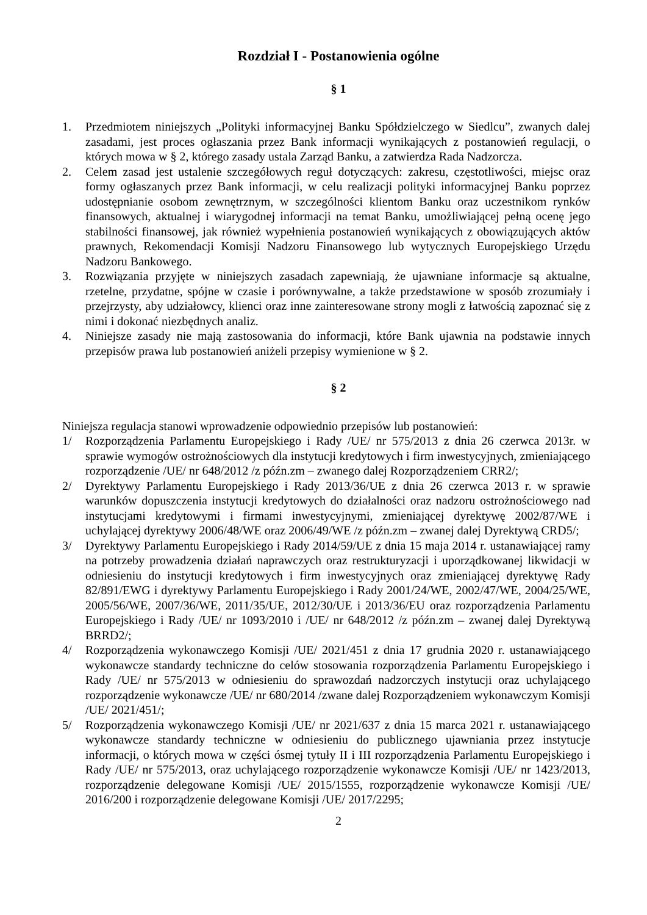Rozdział I - Postanowienia ogólne
§ 1
1. Przedmiotem niniejszych „Polityki informacyjnej Banku Spółdzielczego w Siedlcu”, zwanych dalej zasadami, jest proces ogłaszania przez Bank informacji wynikających z postanowień regulacji, o których mowa w § 2, którego zasady ustala Zarząd Banku, a zatwierdza Rada Nadzorcza.
2. Celem zasad jest ustalenie szczegółowych reguł dotyczących: zakresu, częstotliwości, miejsc oraz formy ogłaszanych przez Bank informacji, w celu realizacji polityki informacyjnej Banku poprzez udostępnianie osobom zewnętrznym, w szczególności klientom Banku oraz uczestnikom rynków finansowych, aktualnej i wiarygodnej informacji na temat Banku, umożliwiającej pełną ocenę jego stabilności finansowej, jak również wypełnienia postanowień wynikających z obowiązujących aktów prawnych, Rekomendacji Komisji Nadzoru Finansowego lub wytycznych Europejskiego Urzędu Nadzoru Bankowego.
3. Rozwiązania przyjęte w niniejszych zasadach zapewniają, że ujawniane informacje są aktualne, rzetelne, przydatne, spójne w czasie i porównywalne, a także przedstawione w sposób zrozumiały i przejrzysty, aby udziałowcy, klienci oraz inne zainteresowane strony mogli z łatwością zapoznać się z nimi i dokonać niezbędnych analiz.
4. Niniejsze zasady nie mają zastosowania do informacji, które Bank ujawnia na podstawie innych przepisów prawa lub postanowień aniżeli przepisy wymienione w § 2.
§ 2
Niniejsza regulacja stanowi wprowadzenie odpowiednio przepisów lub postanowień:
1/ Rozporządzenia Parlamentu Europejskiego i Rady /UE/ nr 575/2013 z dnia 26 czerwca 2013r. w sprawie wymogów ostrożnościowych dla instytucji kredytowych i firm inwestycyjnych, zmieniającego rozporządzenie /UE/ nr 648/2012 /z późn.zm – zwanego dalej Rozporządzeniem CRR2/;
2/ Dyrektywy Parlamentu Europejskiego i Rady 2013/36/UE z dnia 26 czerwca 2013 r. w sprawie warunków dopuszczenia instytucji kredytowych do działalności oraz nadzoru ostrożnościowego nad instytucjami kredytowymi i firmami inwestycyjnymi, zmieniającej dyrektywę 2002/87/WE i uchylającej dyrektywy 2006/48/WE oraz 2006/49/WE /z późn.zm – zwanej dalej Dyrektywą CRD5/;
3/ Dyrektywy Parlamentu Europejskiego i Rady 2014/59/UE z dnia 15 maja 2014 r. ustanawiającej ramy na potrzeby prowadzenia działań naprawczych oraz restrukturyzacji i uporządkowanej likwidacji w odniesieniu do instytucji kredytowych i firm inwestycyjnych oraz zmieniającej dyrektywę Rady 82/891/EWG i dyrektywy Parlamentu Europejskiego i Rady 2001/24/WE, 2002/47/WE, 2004/25/WE, 2005/56/WE, 2007/36/WE, 2011/35/UE, 2012/30/UE i 2013/36/EU oraz rozporządzenia Parlamentu Europejskiego i Rady /UE/ nr 1093/2010 i /UE/ nr 648/2012 /z późn.zm – zwanej dalej Dyrektywą BRRD2/;
4/ Rozporządzenia wykonawczego Komisji /UE/ 2021/451 z dnia 17 grudnia 2020 r. ustanawiającego wykonawcze standardy techniczne do celów stosowania rozporządzenia Parlamentu Europejskiego i Rady /UE/ nr 575/2013 w odniesieniu do sprawozdań nadzorczych instytucji oraz uchylającego rozporządzenie wykonawcze /UE/ nr 680/2014 /zwane dalej Rozporządzeniem wykonawczym Komisji /UE/ 2021/451/;
5/ Rozporządzenia wykonawczego Komisji /UE/ nr 2021/637 z dnia 15 marca 2021 r. ustanawiającego wykonawcze standardy techniczne w odniesieniu do publicznego ujawniania przez instytucje informacji, o których mowa w części ósmej tytuły II i III rozporządzenia Parlamentu Europejskiego i Rady /UE/ nr 575/2013, oraz uchylającego rozporządzenie wykonawcze Komisji /UE/ nr 1423/2013, rozporządzenie delegowane Komisji /UE/ 2015/1555, rozporządzenie wykonawcze Komisji /UE/ 2016/200 i rozporządzenie delegowane Komisji /UE/ 2017/2295;
2